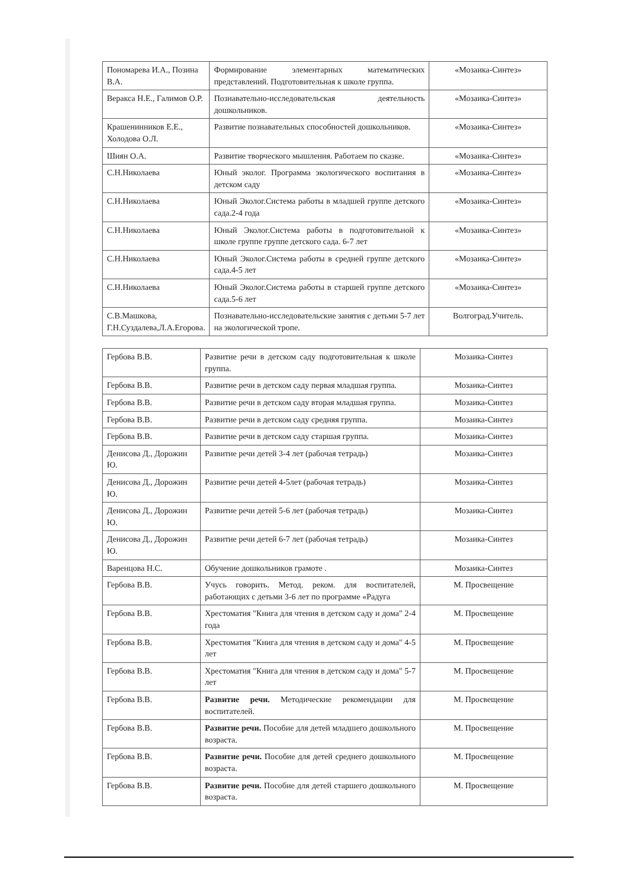| Пономарева И.А., Позина В.А. | Формирование элементарных математических представлений. Подготовительная к школе группа. | «Мозаика-Синтез» |
| Веракса Н.Е., Галимов О.Р. | Познавательно-исследовательская деятельность дошкольников. | «Мозаика-Синтез» |
| Крашенинников Е.Е., Холодова О.Л. | Развитие познавательных способностей дошкольников. | «Мозаика-Синтез» |
| Шиян О.А. | Развитие творческого мышления. Работаем по сказке. | «Мозаика-Синтез» |
| С.Н.Николаева | Юный эколог. Программа экологического воспитания в детском саду | «Мозаика-Синтез» |
| С.Н.Николаева | Юный Эколог.Система работы в младшей группе детского сада.2-4 года | «Мозаика-Синтез» |
| С.Н.Николаева | Юный Эколог.Система работы в подготовительной к школе группе группе детского сада. 6-7 лет | «Мозаика-Синтез» |
| С.Н.Николаева | Юный Эколог.Система работы в средней группе детского сада.4-5 лет | «Мозаика-Синтез» |
| С.Н.Николаева | Юный Эколог.Система работы в старшей группе детского сада.5-6 лет | «Мозаика-Синтез» |
| С.В.Машкова, Г.Н.Суздалева,Л.А.Егорова. | Познавательно-исследовательские занятия с детьми 5-7 лет на экологической тропе. | Волгоград.Учитель. |
| Гербова В.В. | Развитие речи в детском саду подготовительная к школе группа. | Мозаика-Синтез |
| Гербова В.В. | Развитие речи в детском саду первая младшая группа. | Мозаика-Синтез |
| Гербова В.В. | Развитие речи в детском саду вторая младшая группа. | Мозаика-Синтез |
| Гербова В.В. | Развитие речи в детском саду средняя группа. | Мозаика-Синтез |
| Гербова В.В. | Развитие речи в детском саду старшая группа. | Мозаика-Синтез |
| Денисова Д., Дорожин Ю. | Развитие речи детей 3-4 лет (рабочая тетрадь) | Мозаика-Синтез |
| Денисова Д., Дорожин Ю. | Развитие речи детей 4-5лет (рабочая тетрадь) | Мозаика-Синтез |
| Денисова Д., Дорожин Ю. | Развитие речи детей 5-6 лет (рабочая тетрадь) | Мозаика-Синтез |
| Денисова Д., Дорожин Ю. | Развитие речи детей 6-7 лет (рабочая тетрадь) | Мозаика-Синтез |
| Варенцова Н.С. | Обучение дошкольников грамоте . | Мозаика-Синтез |
| Гербова В.В. | Учусь говорить. Метод. реком. для воспитателей, работающих с детьми 3-6 лет по программе «Радуга | М. Просвещение |
| Гербова В.В. | Хрестоматия "Книга для чтения в детском саду и дома" 2-4 года | М. Просвещение |
| Гербова В.В. | Хрестоматия "Книга для чтения в детском саду и дома" 4-5 лет | М. Просвещение |
| Гербова В.В. | Хрестоматия "Книга для чтения в детском саду и дома" 5-7 лет | М. Просвещение |
| Гербова В.В. | Развитие речи. Методические рекомендации для воспитателей. | М. Просвещение |
| Гербова В.В. | Развитие речи. Пособие для детей младшего дошкольного возраста. | М. Просвещение |
| Гербова В.В. | Развитие речи. Пособие для детей среднего дошкольного возраста. | М. Просвещение |
| Гербова В.В. | Развитие речи. Пособие для детей старшего дошкольного возраста. | М. Просвещение |